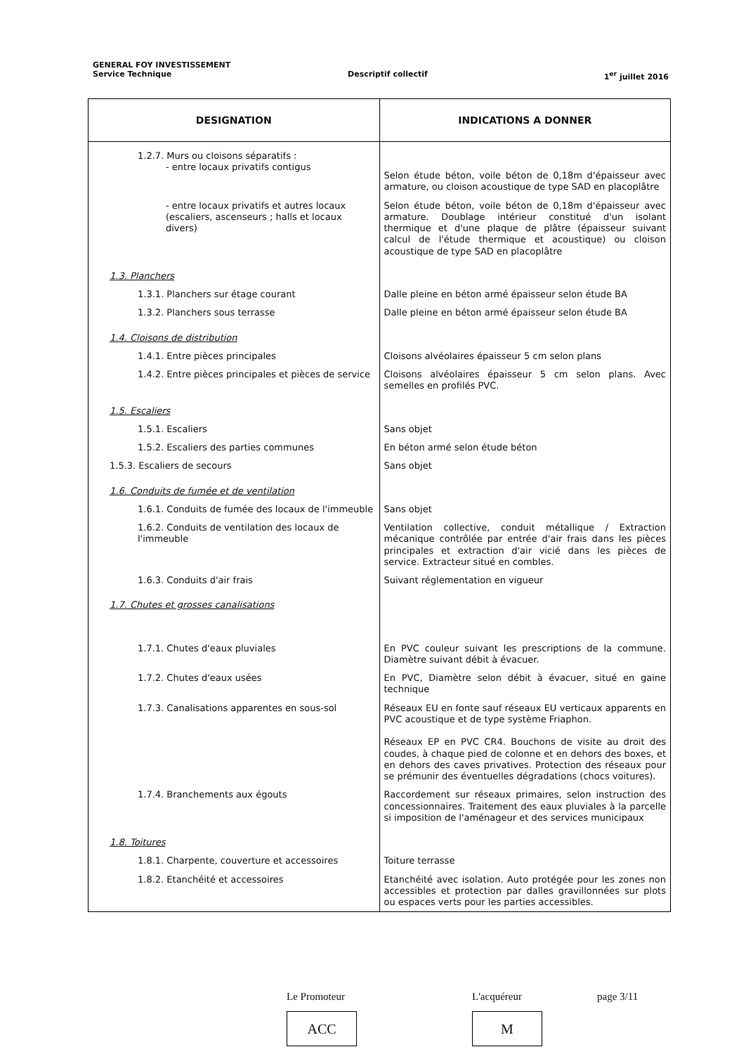GENERAL FOY INVESTISSEMENT
Service Technique Descriptif collectif 1<sup>er</sup> juillet 2016
| DESIGNATION | INDICATIONS A DONNER |
| --- | --- |
| 1.2.7. Murs ou cloisons séparatifs : - entre locaux privatifs contigus | Selon étude béton, voile béton de 0,18m d'épaisseur avec armature, ou cloison acoustique de type SAD en placoplâtre |
| - entre locaux privatifs et autres locaux (escaliers, ascenseurs ; halls et locaux divers) | Selon étude béton, voile béton de 0,18m d'épaisseur avec armature. Doublage intérieur constitué d'un isolant thermique et d'une plaque de plâtre (épaisseur suivant calcul de l'étude thermique et acoustique) ou cloison acoustique de type SAD en placoplâtre |
| 1.3. Planchers | |
| 1.3.1. Planchers sur étage courant | Dalle pleine en béton armé épaisseur selon étude BA |
| 1.3.2. Planchers sous terrasse | Dalle pleine en béton armé épaisseur selon étude BA |
| 1.4. Cloisons de distribution | |
| 1.4.1. Entre pièces principales | Cloisons alvéolaires épaisseur 5 cm selon plans |
| 1.4.2. Entre pièces principales et pièces de service | Cloisons alvéolaires épaisseur 5 cm selon plans. Avec semelles en profilés PVC. |
| 1.5. Escaliers | |
| 1.5.1. Escaliers | Sans objet |
| 1.5.2. Escaliers des parties communes | En béton armé selon étude béton |
| 1.5.3. Escaliers de secours | Sans objet |
| 1.6. Conduits de fumée et de ventilation | |
| 1.6.1. Conduits de fumée des locaux de l'immeuble | Sans objet |
| 1.6.2. Conduits de ventilation des locaux de l'immeuble | Ventilation collective, conduit métallique / Extraction mécanique contrôlée par entrée d'air frais dans les pièces principales et extraction d'air vicié dans les pièces de service. Extracteur situé en combles. |
| 1.6.3. Conduits d'air frais | Suivant réglementation en vigueur |
| 1.7. Chutes et grosses canalisations | |
| 1.7.1. Chutes d'eaux pluviales | En PVC couleur suivant les prescriptions de la commune. Diamètre suivant débit à évacuer. |
| 1.7.2. Chutes d'eaux usées | En PVC, Diamètre selon débit à évacuer, situé en gaine technique |
| 1.7.3. Canalisations apparentes en sous-sol | Réseaux EU en fonte sauf réseaux EU verticaux apparents en PVC acoustique et de type système Friaphon. Réseaux EP en PVC CR4. Bouchons de visite au droit des coudes, à chaque pied de colonne et en dehors des boxes, et en dehors des caves privatives. Protection des réseaux pour se prémunir des éventuelles dégradations (chocs voitures). |
| 1.7.4. Branchements aux égouts | Raccordement sur réseaux primaires, selon instruction des concessionnaires. Traitement des eaux pluviales à la parcelle si imposition de l'aménageur et des services municipaux |
| 1.8. Toitures | |
| 1.8.1. Charpente, couverture et accessoires | Toiture terrasse |
| 1.8.2. Etanchéité et accessoires | Etanchéité avec isolation. Auto protégée pour les zones non accessibles et protection par dalles gravillonnées sur plots ou espaces verts pour les parties accessibles. |
Le Promoteur
ACC
L'acquéreur
M
page 3/11